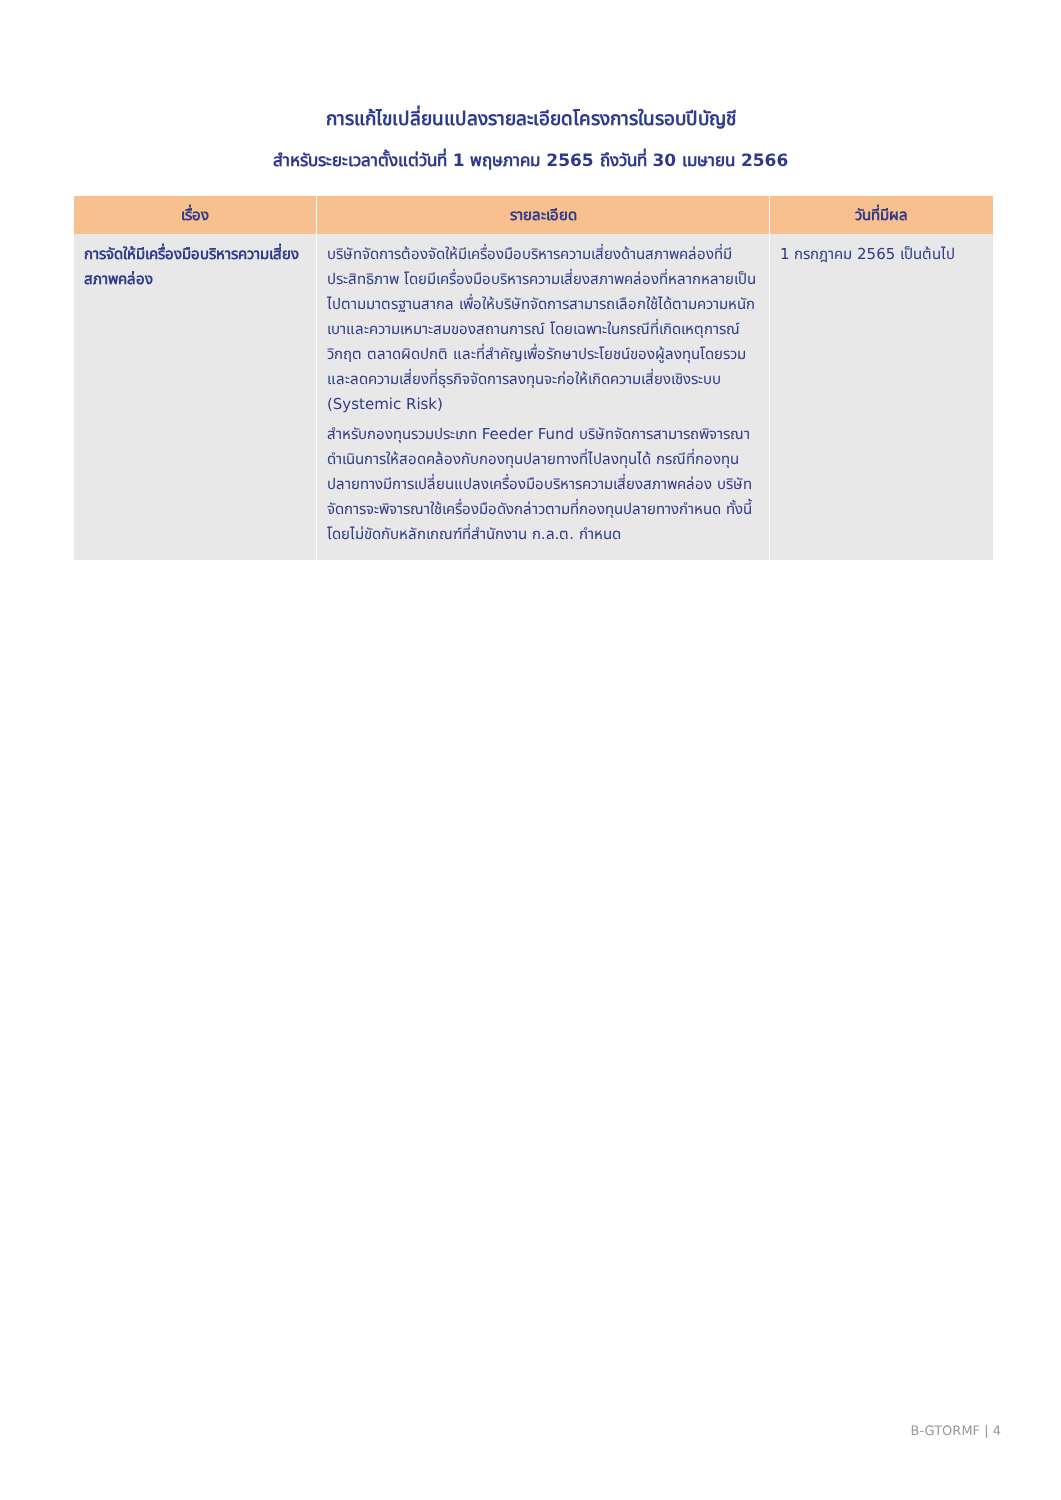การแก้ไขเปลี่ยนแปลงรายละเอียดโครงการในรอบปีบัญชี
สำหรับระยะเวลาตั้งแต่วันที่ 1 พฤษภาคม 2565 ถึงวันที่ 30 เมษายน 2566
| เรื่อง | รายละเอียด | วันที่มีผล |
| --- | --- | --- |
| การจัดให้มีเครื่องมือบริหารความเสี่ยงสภาพคล่อง | บริษัทจัดการต้องจัดให้มีเครื่องมือบริหารความเสี่ยงด้านสภาพคล่องที่มีประสิทธิภาพ โดยมีเครื่องมือบริหารความเสี่ยงสภาพคล่องที่หลากหลายเป็นไปตามมาตรฐานสากล เพื่อให้บริษัทจัดการสามารถเลือกใช้ได้ตามความหนักเบาและความเหมาะสมของสถานการณ์ โดยเฉพาะในกรณีที่เกิดเหตุการณ์วิกฤต ตลาดผิดปกติ และที่สำคัญเพื่อรักษาประโยชน์ของผู้ลงทุนโดยรวมและลดความเสี่ยงที่ธุรกิจจัดการลงทุนจะก่อให้เกิดความเสี่ยงเชิงระบบ (Systemic Risk) สำหรับกองทุนรวมประเภท Feeder Fund บริษัทจัดการสามารถพิจารณาดำเนินการให้สอดคล้องกับกองทุนปลายทางที่ไปลงทุนได้ กรณีที่กองทุนปลายทางมีการเปลี่ยนแปลงเครื่องมือบริหารความเสี่ยงสภาพคล่อง บริษัทจัดการจะพิจารณาใช้เครื่องมือดังกล่าวตามที่กองทุนปลายทางกำหนด ทั้งนี้ โดยไม่ขัดกับหลักเกณฑ์ที่สำนักงาน ก.ล.ต. กำหนด | 1 กรกฎาคม 2565 เป็นต้นไป |
B-GTORMF | 4